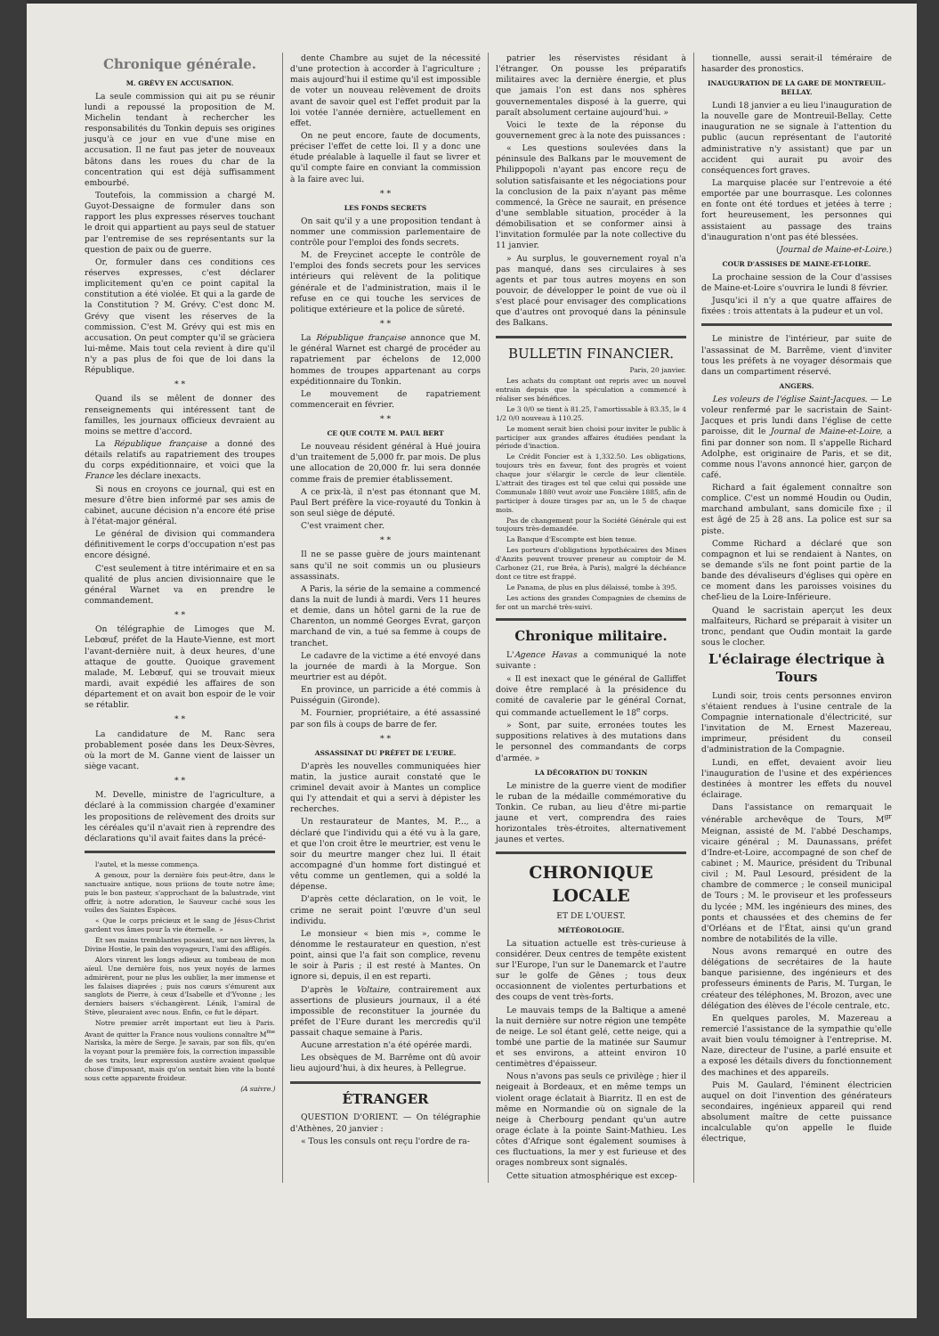Chronique générale.
M. GRÉVY EN ACCUSATION.
La seule commission qui ait pu se réunir lundi a repoussé la proposition de M. Michelin tendant à rechercher les responsabilités du Tonkin depuis ses origines jusqu'à ce jour en vue d'une mise en accusation. Il ne faut pas jeter de nouveaux bâtons dans les roues du char de la concentration qui est déjà suffisamment embourbé.
Toutefois, la commission a chargé M. Guyot-Dessaigne de formuler dans son rapport les plus expresses réserves touchant le droit qui appartient au pays seul de statuer par l'entremise de ses représentants sur la question de paix ou de guerre.
Or, formuler dans ces conditions ces réserves expresses, c'est déclarer implicitement qu'en ce point capital la constitution a été violée. Et qui a la garde de la Constitution ? M. Grévy. C'est donc M. Grévy que visent les réserves de la commission. C'est M. Grévy qui est mis en accusation. On peut compter qu'il se gràciera lui-même. Mais tout cela revient à dire qu'il n'y a pas plus de foi que de loi dans la République.
* *
Quand ils se mêlent de donner des renseignements qui intéressent tant de familles, les journaux officieux devraient au moins se mettre d'accord.
La République française a donné des détails relatifs au rapatriement des troupes du corps expéditionnaire, et voici que la France les déclare inexacts.
Si nous en croyons ce journal, qui est en mesure d'être bien informé par ses amis de cabinet, aucune décision n'a encore été prise à l'état-major général.
Le général de division qui commandera définitivement le corps d'occupation n'est pas encore désigné.
C'est seulement à titre intérimaire et en sa qualité de plus ancien divisionnaire que le général Warnet va en prendre le commandement.
* *
On télégraphie de Limoges que M. Lebœuf, préfet de la Haute-Vienne, est mort l'avant-dernière nuit, à deux heures, d'une attaque de goutte. Quoique gravement malade, M. Lebœuf, qui se trouvait mieux mardi, avait expédié les affaires de son département et on avait bon espoir de le voir se rétablir.
* *
La candidature de M. Ranc sera probablement posée dans les Deux-Sèvres, où la mort de M. Ganne vient de laisser un siège vacant.
* *
M. Develle, ministre de l'agriculture, a déclaré à la commission chargée d'examiner les propositions de relèvement des droits sur les céréales qu'il n'avait rien à reprendre des déclarations qu'il avait faites dans la précé-
l'autel, et la messe commença.
A genoux, pour la dernière fois peut-être, dans le sanctuaire antique, nous priions de toute notre âme; puis le bon pasteur, s'approchant de la balustrade, vint offrir, à notre adoration, le Sauveur caché sous les voiles des Saintes Espèces.
« Que le corps précieux et le sang de Jésus-Christ gardent vos âmes pour la vie éternelle. »
Et ses mains tremblantes posaient, sur nos lèvres, la Divine Hostie, le pain des voyageurs, l'ami des affligés.
Alors vinrent les longs adieux au tombeau de mon aïeul. Une dernière fois, nos yeux noyés de larmes admirèrent, pour ne plus les oublier, la mer immense et les falaises diaprées ; puis nos cœurs s'émurent aux sanglots de Pierre, à ceux d'Isabelle et d'Yvonne ; les derniers baisers s'échangèrent. Lénik, l'amiral de Stève, pleuraient avec nous. Enfin, ce fut le départ.
Notre premier arrêt important eut lieu à Paris. Avant de quitter la France nous voulions connaître M<sup>me</sup> Nariska, la mère de Serge. Je savais, par son fils, qu'en la voyant pour la première fois, la correction impassible de ses traits, leur expression austère avaient quelque chose d'imposant, mais qu'on sentait bien vite la bonté sous cette apparente froideur.
(A suivre.)
dente Chambre au sujet de la nécessité d'une protection à accorder à l'agriculture ; mais aujourd'hui il estime qu'il est impossible de voter un nouveau relèvement de droits avant de savoir quel est l'effet produit par la loi votée l'année dernière, actuellement en effet.
On ne peut encore, faute de documents, préciser l'effet de cette loi. Il y a donc une étude préalable à laquelle il faut se livrer et qu'il compte faire en conviant la commission à la faire avec lui.
* *
LES FONDS SECRETS
On sait qu'il y a une proposition tendant à nommer une commission parlementaire de contrôle pour l'emploi des fonds secrets.
M. de Freycinet accepte le contrôle de l'emploi des fonds secrets pour les services intérieurs qui relèvent de la politique générale et de l'administration, mais il le refuse en ce qui touche les services de politique extérieure et la police de sûreté.
* *
La République française annonce que M. le général Warnet est chargé de procéder au rapatriement par échelons de 12,000 hommes de troupes appartenant au corps expéditionnaire du Tonkin.
Le mouvement de rapatriement commencerait en février.
* *
CE QUE COUTE M. PAUL BERT
Le nouveau résident général à Hué jouira d'un traitement de 5,000 fr. par mois. De plus une allocation de 20,000 fr. lui sera donnée comme frais de premier établissement.
A ce prix-là, il n'est pas étonnant que M. Paul Bert préfère la vice-royauté du Tonkin à son seul siège de député.
C'est vraiment cher.
* *
Il ne se passe guère de jours maintenant sans qu'il ne soit commis un ou plusieurs assassinats.
A Paris, la série de la semaine a commencé dans la nuit de lundi à mardi. Vers 11 heures et demie, dans un hôtel garni de la rue de Charenton, un nommé Georges Evrat, garçon marchand de vin, a tué sa femme à coups de tranchet.
Le cadavre de la victime a été envoyé dans la journée de mardi à la Morgue. Son meurtrier est au dépôt.
En province, un parricide a été commis à Puisséguin (Gironde).
M. Fournier, propriétaire, a été assassiné par son fils à coups de barre de fer.
* *
ASSASSINAT DU PRÉFET DE L'EURE.
D'après les nouvelles communiquées hier matin, la justice aurait constaté que le criminel devait avoir à Mantes un complice qui l'y attendait et qui a servi à dépister les recherches.
Un restaurateur de Mantes, M. P..., a déclaré que l'individu qui a été vu à la gare, et que l'on croit être le meurtrier, est venu le soir du meurtre manger chez lui. Il était accompagné d'un homme fort distingué et vêtu comme un gentlemen, qui a soldé la dépense.
D'après cette déclaration, on le voit, le crime ne serait point l'œuvre d'un seul individu.
Le monsieur « bien mis », comme le dénomme le restaurateur en question, n'est point, ainsi que l'a fait son complice, revenu le soir à Paris ; il est resté à Mantes. On ignore si, depuis, il en est reparti.
D'après le Voltaire, contrairement aux assertions de plusieurs journaux, il a été impossible de reconstituer la journée du préfet de l'Eure durant les mercredis qu'il passait chaque semaine à Paris.
Aucune arrestation n'a été opérée mardi.
Les obsèques de M. Barrême ont dû avoir lieu aujourd'hui, à dix heures, à Pellegrue.
ÉTRANGER
QUESTION D'ORIENT. — On télégraphie d'Athènes, 20 janvier :
« Tous les consuls ont reçu l'ordre de ra-
patrier les réservistes résidant à l'étranger. On pousse les préparatifs militaires avec la dernière énergie, et plus que jamais l'on est dans nos sphères gouvernementales disposé à la guerre, qui paraît absolument certaine aujourd'hui. »
Voici le texte de la réponse du gouvernement grec à la note des puissances :
« Les questions soulevées dans la péninsule des Balkans par le mouvement de Philippopoli n'ayant pas encore reçu de solution satisfaisante et les négociations pour la conclusion de la paix n'ayant pas même commencé, la Grèce ne saurait, en présence d'une semblable situation, procéder à la démobilisation et se conformer ainsi à l'invitation formulée par la note collective du 11 janvier.
» Au surplus, le gouvernement royal n'a pas manqué, dans ses circulaires à ses agents et par tous autres moyens en son pouvoir, de développer le point de vue où il s'est placé pour envisager des complications que d'autres ont provoqué dans la péninsule des Balkans.
BULLETIN FINANCIER.
Paris, 20 janvier.
Les achats du comptant ont repris avec un nouvel entrain depuis que la spéculation a commencé à réaliser ses bénéfices.
Le 3 0/0 se tient à 81.25, l'amortissable à 83.35, le 4 1/2 0/0 nouveau à 110.25.
Le moment serait bien choisi pour inviter le public à participer aux grandes affaires étudiées pendant la période d'inaction.
Le Crédit Foncier est à 1,332.50. Les obligations, toujours très en faveur, font des progrès et voient chaque jour s'élargir le cercle de leur clientèle. L'attrait des tirages est tel que celui qui possède une Communale 1880 veut avoir une Foncière 1885, afin de participer à douze tirages par an, un le 5 de chaque mois.
Pas de changement pour la Société Générale qui est toujours très-demandée.
La Banque d'Escompte est bien tenue.
Les porteurs d'obligations hypothécaires des Mines d'Anzits peuvent trouver preneur au comptoir de M. Carbonez (21, rue Bréa, à Paris), malgré la déchéance dont ce titre est frappé.
Le Panama, de plus en plus délaissé, tombe à 395.
Les actions des grandes Compagnies de chemins de fer ont un marché très-suivi.
Chronique militaire.
L'Agence Havas a communiqué la note suivante :
« Il est inexact que le général de Galliffet doive être remplacé à la présidence du comité de cavalerie par le général Cornat, qui commande actuellement le 18<sup>e</sup> corps.
» Sont, par suite, erronées toutes les suppositions relatives à des mutations dans le personnel des commandants de corps d'armée. »
LA DÉCORATION DU TONKIN
Le ministre de la guerre vient de modifier le ruban de la médaille commémorative du Tonkin. Ce ruban, au lieu d'être mi-partie jaune et vert, comprendra des raies horizontales très-étroites, alternativement jaunes et vertes.
CHRONIQUE LOCALE
ET DE L'OUEST.
MÉTÉOROLOGIE.
La situation actuelle est très-curieuse à considérer. Deux centres de tempête existent sur l'Europe, l'un sur le Danemarck et l'autre sur le golfe de Gênes ; tous deux occasionnent de violentes perturbations et des coups de vent très-forts.
Le mauvais temps de la Baltique a amené la nuit dernière sur notre région une tempête de neige. Le sol étant gelé, cette neige, qui a tombé une partie de la matinée sur Saumur et ses environs, a atteint environ 10 centimètres d'épaisseur.
Nous n'avons pas seuls ce privilège ; hier il neigeait à Bordeaux, et en même temps un violent orage éclatait à Biarritz. Il en est de même en Normandie où on signale de la neige à Cherbourg pendant qu'un autre orage éclate à la pointe Saint-Mathieu. Les côtes d'Afrique sont également soumises à ces fluctuations, la mer y est furieuse et des orages nombreux sont signalés.
Cette situation atmosphérique est excep-
tionnelle, aussi serait-il téméraire de hasarder des pronostics.
INAUGURATION DE LA GARE DE MONTREUIL-BELLAY.
Lundi 18 janvier a eu lieu l'inauguration de la nouvelle gare de Montreuil-Bellay. Cette inauguration ne se signale à l'attention du public (aucun représentant de l'autorité administrative n'y assistant) que par un accident qui aurait pu avoir des conséquences fort graves.
La marquise placée sur l'entrevoie a été emportée par une bourrasque. Les colonnes en fonte ont été tordues et jetées à terre ; fort heureusement, les personnes qui assistaient au passage des trains d'inauguration n'ont pas été blessées.
(Journal de Maine-et-Loire.)
COUR D'ASSISES DE MAINE-ET-LOIRE.
La prochaine session de la Cour d'assises de Maine-et-Loire s'ouvrira le lundi 8 février.
Jusqu'ici il n'y a que quatre affaires de fixées : trois attentats à la pudeur et un vol.
Le ministre de l'intérieur, par suite de l'assassinat de M. Barrême, vient d'inviter tous les préfets à ne voyager désormais que dans un compartiment réservé.
ANGERS.
Les voleurs de l'église Saint-Jacques. — Le voleur renfermé par le sacristain de Saint-Jacques et pris lundi dans l'église de cette paroisse, dit le Journal de Maine-et-Loire, a fini par donner son nom. Il s'appelle Richard Adolphe, est originaire de Paris, et se dit, comme nous l'avons annoncé hier, garçon de café.
Richard a fait également connaître son complice. C'est un nommé Houdin ou Oudin, marchand ambulant, sans domicile fixe ; il est âgé de 25 à 28 ans. La police est sur sa piste.
Comme Richard a déclaré que son compagnon et lui se rendaient à Nantes, on se demande s'ils ne font point partie de la bande des dévaliseurs d'églises qui opère en ce moment dans les paroisses voisines du chef-lieu de la Loire-Inférieure.
Quand le sacristain aperçut les deux malfaiteurs, Richard se préparait à visiter un tronc, pendant que Oudin montait la garde sous le clocher.
L'éclairage électrique à Tours
Lundi soir, trois cents personnes environ s'étaient rendues à l'usine centrale de la Compagnie internationale d'électricité, sur l'invitation de M. Ernest Mazereau, imprimeur, président du conseil d'administration de la Compagnie.
Lundi, en effet, devaient avoir lieu l'inauguration de l'usine et des expériences destinées à montrer les effets du nouvel éclairage.
Dans l'assistance on remarquait le vénérable archevêque de Tours, M<sup>gr</sup> Meignan, assisté de M. l'abbé Deschamps, vicaire général ; M. Daunassans, préfet d'Indre-et-Loire, accompagné de son chef de cabinet ; M. Maurice, président du Tribunal civil ; M. Paul Lesourd, président de la chambre de commerce ; le conseil municipal de Tours ; M. le proviseur et les professeurs du lycée ; MM. les ingénieurs des mines, des ponts et chaussées et des chemins de fer d'Orléans et de l'État, ainsi qu'un grand nombre de notabilités de la ville.
Nous avons remarqué en outre des délégations de secrétaires de la haute banque parisienne, des ingénieurs et des professeurs éminents de Paris, M. Turgan, le créateur des téléphones, M. Brozon, avec une délégation des élèves de l'école centrale, etc.
En quelques paroles, M. Mazereau a remercié l'assistance de la sympathie qu'elle avait bien voulu témoigner à l'entreprise. M. Naze, directeur de l'usine, a parlé ensuite et a exposé les détails divers du fonctionnement des machines et des appareils.
Puis M. Gaulard, l'éminent électricien auquel on doit l'invention des générateurs secondaires, ingénieux appareil qui rend absolument maître de cette puissance incalculable qu'on appelle le fluide électrique,